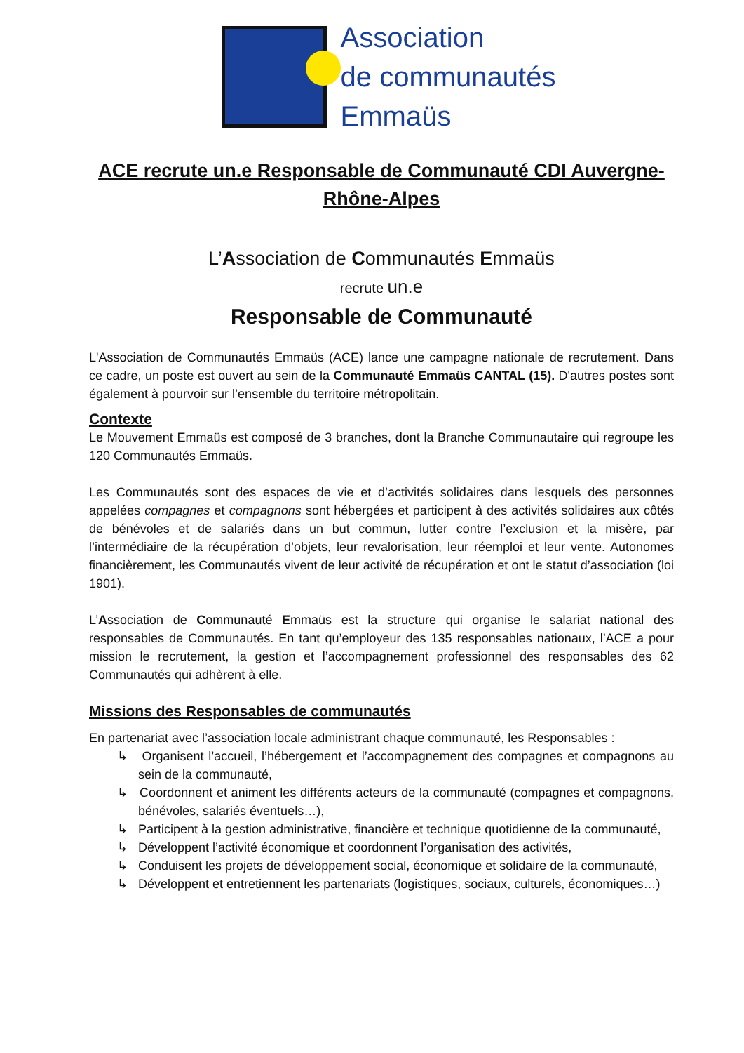Association
de communautés
Emmaüs
ACE recrute un.e Responsable de Communauté CDI Auvergne-Rhône-Alpes
L’Association de Communautés Emmaüs
recrute un.e
Responsable de Communauté
L'Association de Communautés Emmaüs (ACE) lance une campagne nationale de recrutement. Dans ce cadre, un poste est ouvert au sein de la Communauté Emmaüs CANTAL (15). D'autres postes sont également à pourvoir sur l’ensemble du territoire métropolitain.
Contexte
Le Mouvement Emmaüs est composé de 3 branches, dont la Branche Communautaire qui regroupe les 120 Communautés Emmaüs.
Les Communautés sont des espaces de vie et d’activités solidaires dans lesquels des personnes appelées compagnes et compagnons sont hébergées et participent à des activités solidaires aux côtés de bénévoles et de salariés dans un but commun, lutter contre l’exclusion et la misère, par l’intermédiaire de la récupération d’objets, leur revalorisation, leur réemploi et leur vente. Autonomes financièrement, les Communautés vivent de leur activité de récupération et ont le statut d’association (loi 1901).
L’Association de Communauté Emmaüs est la structure qui organise le salariat national des responsables de Communautés. En tant qu’employeur des 135 responsables nationaux, l’ACE a pour mission le recrutement, la gestion et l’accompagnement professionnel des responsables des 62 Communautés qui adhèrent à elle.
Missions des Responsables de communautés
En partenariat avec l’association locale administrant chaque communauté, les Responsables :
↳ Organisent l’accueil, l’hébergement et l’accompagnement des compagnes et compagnons au sein de la communauté,
↳ Coordonnent et animent les différents acteurs de la communauté (compagnes et compagnons, bénévoles, salariés éventuels…),
↳ Participent à la gestion administrative, financière et technique quotidienne de la communauté,
↳ Développent l’activité économique et coordonnent l’organisation des activités,
↳ Conduisent les projets de développement social, économique et solidaire de la communauté,
↳ Développent et entretiennent les partenariats (logistiques, sociaux, culturels, économiques…)